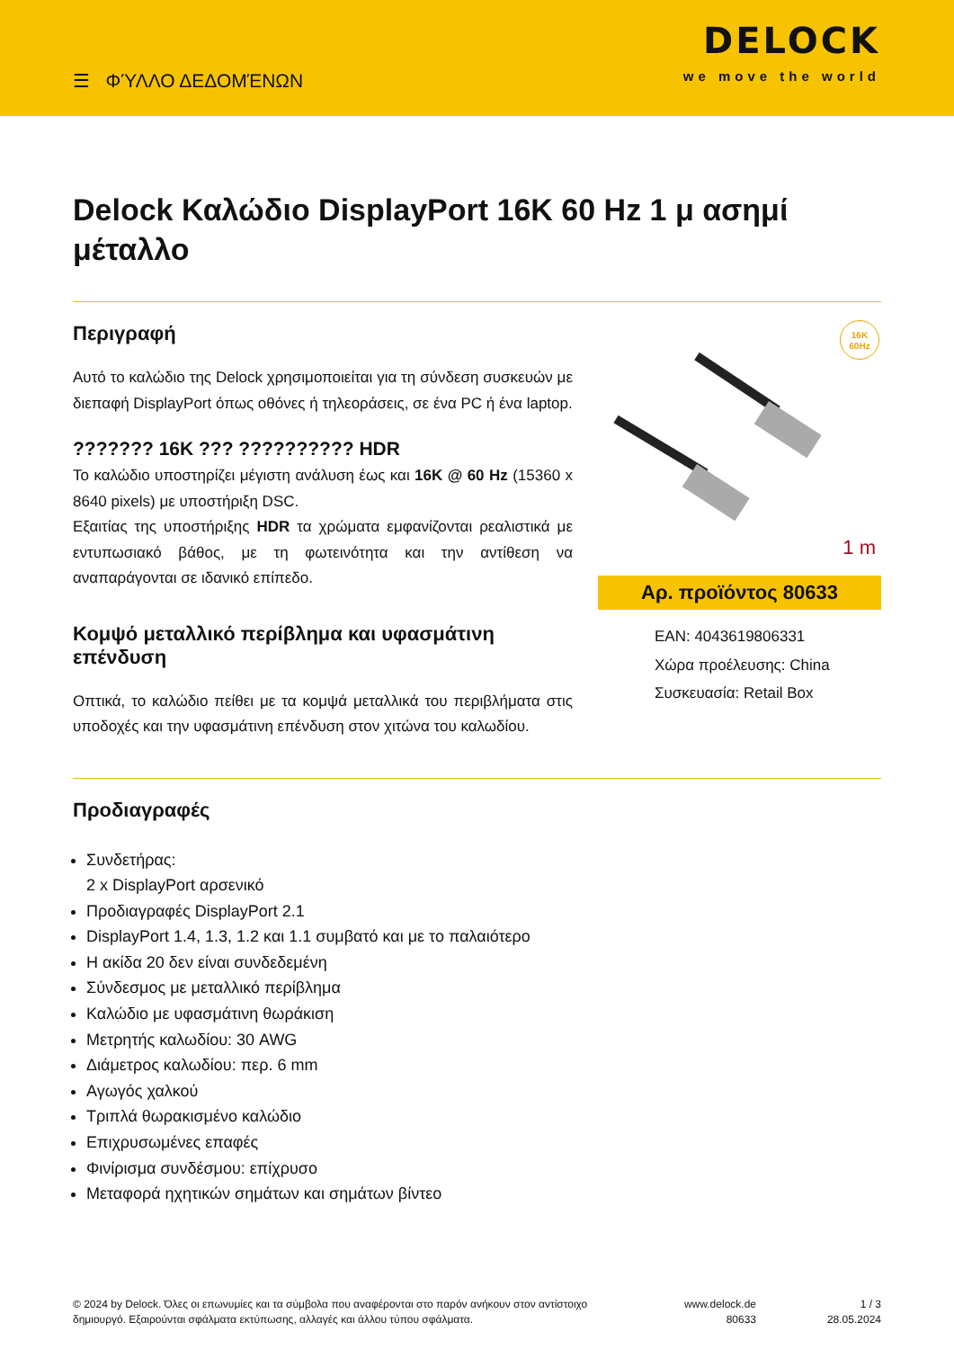☰ ΦΎΛΛΟ ΔΕΔΟΜΈΝΩΝ
DELOCK
we move the world
Delock Καλώδιο DisplayPort 16K 60 Hz 1 μ ασημί μέταλλο
Περιγραφή
Αυτό το καλώδιο της Delock χρησιμοποιείται για τη σύνδεση συσκευών με διεπαφή DisplayPort όπως οθόνες ή τηλεοράσεις, σε ένα PC ή ένα laptop.
??????? 16K ??? ?????????? HDR
Το καλώδιο υποστηρίζει μέγιστη ανάλυση έως και 16K @ 60 Hz (15360 x 8640 pixels) με υποστήριξη DSC.
Εξαιτίας της υποστήριξης HDR τα χρώματα εμφανίζονται ρεαλιστικά με εντυπωσιακό βάθος, με τη φωτεινότητα και την αντίθεση να αναπαράγονται σε ιδανικό επίπεδο.
Κομψό μεταλλικό περίβλημα και υφασμάτινη επένδυση
Οπτικά, το καλώδιο πείθει με τα κομψά μεταλλικά του περιβλήματα στις υποδοχές και την υφασμάτινη επένδυση στον χιτώνα του καλωδίου.
16K
60Hz
1 m
Αρ. προϊόντος 80633
EAN: 4043619806331
Χώρα προέλευσης: China
Συσκευασία: Retail Box
Προδιαγραφές
Συνδετήρας:
2 x DisplayPort αρσενικό
Προδιαγραφές DisplayPort 2.1
DisplayPort 1.4, 1.3, 1.2 και 1.1 συμβατό και με το παλαιότερο
Η ακίδα 20 δεν είναι συνδεδεμένη
Σύνδεσμος με μεταλλικό περίβλημα
Καλώδιο με υφασμάτινη θωράκιση
Μετρητής καλωδίου: 30 AWG
Διάμετρος καλωδίου: περ. 6 mm
Αγωγός χαλκού
Τριπλά θωρακισμένο καλώδιο
Επιχρυσωμένες επαφές
Φινίρισμα συνδέσμου: επίχρυσο
Μεταφορά ηχητικών σημάτων και σημάτων βίντεο
© 2024 by Delock. Όλες οι επωνυμίες και τα σύμβολα που αναφέρονται στο παρόν ανήκουν στον αντίστοιχο δημιουργό. Εξαιρούνται σφάλματα εκτύπωσης, αλλαγές και άλλου τύπου σφάλματα.
www.delock.de
80633
1 / 3
28.05.2024